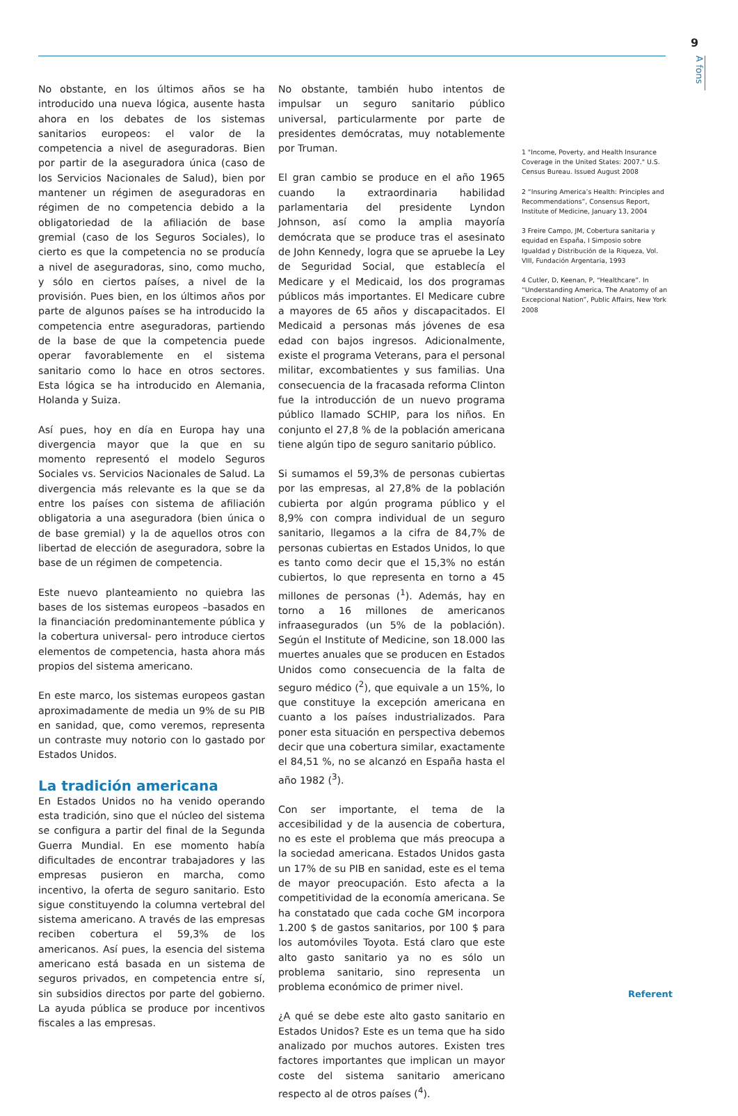9
A fons
No obstante, en los últimos años se ha introducido una nueva lógica, ausente hasta ahora en los debates de los sistemas sanitarios europeos: el valor de la competencia a nivel de aseguradoras. Bien por partir de la aseguradora única (caso de los Servicios Nacionales de Salud), bien por mantener un régimen de aseguradoras en régimen de no competencia debido a la obligatoriedad de la afiliación de base gremial (caso de los Seguros Sociales), lo cierto es que la competencia no se producía a nivel de aseguradoras, sino, como mucho, y sólo en ciertos países, a nivel de la provisión. Pues bien, en los últimos años por parte de algunos países se ha introducido la competencia entre aseguradoras, partiendo de la base de que la competencia puede operar favorablemente en el sistema sanitario como lo hace en otros sectores. Esta lógica se ha introducido en Alemania, Holanda y Suiza.
Así pues, hoy en día en Europa hay una divergencia mayor que la que en su momento representó el modelo Seguros Sociales vs. Servicios Nacionales de Salud. La divergencia más relevante es la que se da entre los países con sistema de afiliación obligatoria a una aseguradora (bien única o de base gremial) y la de aquellos otros con libertad de elección de aseguradora, sobre la base de un régimen de competencia.
Este nuevo planteamiento no quiebra las bases de los sistemas europeos –basados en la financiación predominantemente pública y la cobertura universal- pero introduce ciertos elementos de competencia, hasta ahora más propios del sistema americano.
En este marco, los sistemas europeos gastan aproximadamente de media un 9% de su PIB en sanidad, que, como veremos, representa un contraste muy notorio con lo gastado por Estados Unidos.
La tradición americana
En Estados Unidos no ha venido operando esta tradición, sino que el núcleo del sistema se configura a partir del final de la Segunda Guerra Mundial. En ese momento había dificultades de encontrar trabajadores y las empresas pusieron en marcha, como incentivo, la oferta de seguro sanitario. Esto sigue constituyendo la columna vertebral del sistema americano. A través de las empresas reciben cobertura el 59,3% de los americanos. Así pues, la esencia del sistema americano está basada en un sistema de seguros privados, en competencia entre sí, sin subsidios directos por parte del gobierno. La ayuda pública se produce por incentivos fiscales a las empresas.
No obstante, también hubo intentos de impulsar un seguro sanitario público universal, particularmente por parte de presidentes demócratas, muy notablemente por Truman.
El gran cambio se produce en el año 1965 cuando la extraordinaria habilidad parlamentaria del presidente Lyndon Johnson, así como la amplia mayoría demócrata que se produce tras el asesinato de John Kennedy, logra que se apruebe la Ley de Seguridad Social, que establecía el Medicare y el Medicaid, los dos programas públicos más importantes. El Medicare cubre a mayores de 65 años y discapacitados. El Medicaid a personas más jóvenes de esa edad con bajos ingresos. Adicionalmente, existe el programa Veterans, para el personal militar, excombatientes y sus familias. Una consecuencia de la fracasada reforma Clinton fue la introducción de un nuevo programa público llamado SCHIP, para los niños. En conjunto el 27,8 % de la población americana tiene algún tipo de seguro sanitario público.
Si sumamos el 59,3% de personas cubiertas por las empresas, al 27,8% de la población cubierta por algún programa público y el 8,9% con compra individual de un seguro sanitario, llegamos a la cifra de 84,7% de personas cubiertas en Estados Unidos, lo que es tanto como decir que el 15,3% no están cubiertos, lo que representa en torno a 45 millones de personas (<sup>1</sup>). Además, hay en torno a 16 millones de americanos infraasegurados (un 5% de la población). Según el Institute of Medicine, son 18.000 las muertes anuales que se producen en Estados Unidos como consecuencia de la falta de seguro médico (<sup>2</sup>), que equivale a un 15%, lo que constituye la excepción americana en cuanto a los países industrializados. Para poner esta situación en perspectiva debemos decir que una cobertura similar, exactamente el 84,51 %, no se alcanzó en España hasta el año 1982 (<sup>3</sup>).
Con ser importante, el tema de la accesibilidad y de la ausencia de cobertura, no es este el problema que más preocupa a la sociedad americana. Estados Unidos gasta un 17% de su PIB en sanidad, este es el tema de mayor preocupación. Esto afecta a la competitividad de la economía americana. Se ha constatado que cada coche GM incorpora 1.200 $ de gastos sanitarios, por 100 $ para los automóviles Toyota. Está claro que este alto gasto sanitario ya no es sólo un problema sanitario, sino representa un problema económico de primer nivel.
¿A qué se debe este alto gasto sanitario en Estados Unidos? Este es un tema que ha sido analizado por muchos autores. Existen tres factores importantes que implican un mayor coste del sistema sanitario americano respecto al de otros países (<sup>4</sup>).
1 "Income, Poverty, and Health Insurance Coverage in the United States: 2007." U.S. Census Bureau. Issued August 2008
2 “Insuring America’s Health: Principles and Recommendations”, Consensus Report, Institute of Medicine, January 13, 2004
3 Freire Campo, JM, Cobertura sanitaria y equidad en España, I Simposio sobre Igualdad y Distribución de la Riqueza, Vol. VIII, Fundación Argentaria, 1993
4 Cutler, D, Keenan, P, “Healthcare”. In “Understanding America, The Anatomy of an Excepcional Nation”, Public Affairs, New York 2008
Referent